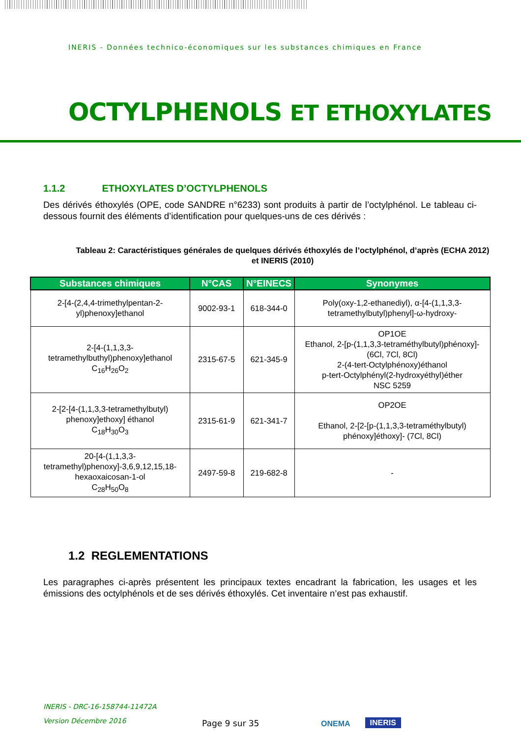INERIS - Données technico-économiques sur les substances chimiques en France
OCTYLPHENOLS ET ETHOXYLATES
1.1.2 ETHOXYLATES D’OCTYLPHENOLS
Des dérivés éthoxylés (OPE, code SANDRE n°6233) sont produits à partir de l’octylphénol. Le tableau ci-dessous fournit des éléments d’identification pour quelques-uns de ces dérivés :
Tableau 2: Caractéristiques générales de quelques dérivés éthoxylés de l’octylphénol, d’après (ECHA 2012) et INERIS (2010)
| Substances chimiques | N°CAS | N°EINECS | Synonymes |
| --- | --- | --- | --- |
| 2-[4-(2,4,4-trimethylpentan-2-yl)phenoxy]ethanol | 9002-93-1 | 618-344-0 | Poly(oxy-1,2-ethanediyl), α-[4-(1,1,3,3-tetramethylbutyl)phenyl]-ω-hydroxy- |
| 2-[4-(1,1,3,3-tetramethylbuthyl)phenoxy]ethanol C<sub>16</sub>H<sub>26</sub>O<sub>2</sub> | 2315-67-5 | 621-345-9 | OP1OE Ethanol, 2-[p-(1,1,3,3-tetraméthylbutyl)phénoxy]-(6Cl, 7Cl, 8Cl) 2-(4-tert-Octylphénoxy)éthanol p-tert-Octylphényl(2-hydroxyéthyl)éther NSC 5259 |
| 2-[2-[4-(1,1,3,3-tetramethylbutyl) phenoxy]ethoxy] éthanol C<sub>18</sub>H<sub>30</sub>O<sub>3</sub> | 2315-61-9 | 621-341-7 | OP2OE Ethanol, 2-[2-[p-(1,1,3,3-tetraméthylbutyl) phénoxy]éthoxy]- (7Cl, 8Cl) |
| 20-[4-(1,1,3,3-tetramethyl)phenoxy]-3,6,9,12,15,18-hexaoxaicosan-1-ol C<sub>28</sub>H<sub>50</sub>O<sub>8</sub> | 2497-59-8 | 219-682-8 | - |
1.2 REGLEMENTATIONS
Les paragraphes ci-après présentent les principaux textes encadrant la fabrication, les usages et les émissions des octylphénols et de ses dérivés éthoxylés. Cet inventaire n’est pas exhaustif.
INERIS - DRC-16-158744-11472A
Version Décembre 2016
Page 9 sur 35
ONEMA
INERIS